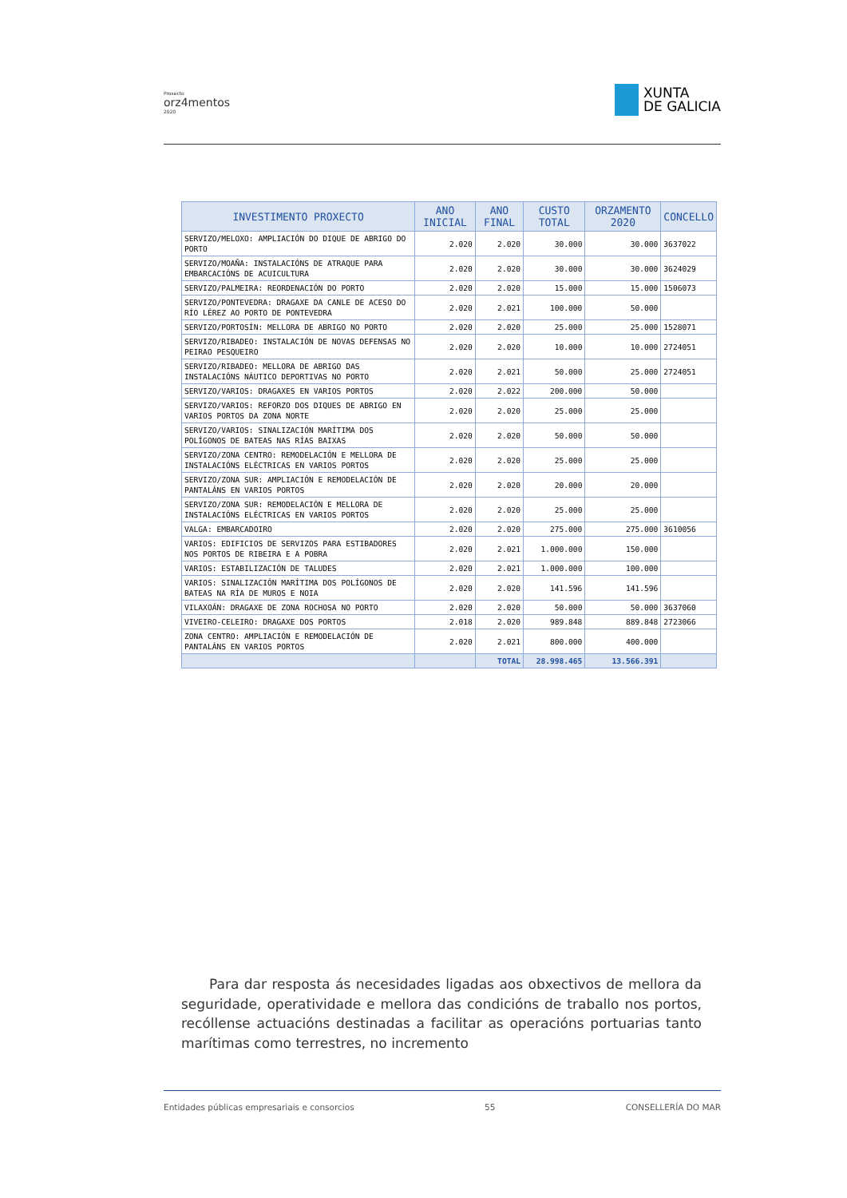Proxecto
orz4mentos
2020
XUNTA
DE GALICIA
| INVESTIMENTO PROXECTO | ANO INICIAL | ANO FINAL | CUSTO TOTAL | ORZAMENTO 2020 | CONCELLO |
| --- | --- | --- | --- | --- | --- |
| SERVIZO/MELOXO: AMPLIACIÓN DO DIQUE DE ABRIGO DO PORTO | 2.020 | 2.020 | 30.000 | 30.000 | 3637022 |
| SERVIZO/MOAÑA: INSTALACIÓNS DE ATRAQUE PARA EMBARCACIÓNS DE ACUICULTURA | 2.020 | 2.020 | 30.000 | 30.000 | 3624029 |
| SERVIZO/PALMEIRA: REORDENACIÓN DO PORTO | 2.020 | 2.020 | 15.000 | 15.000 | 1506073 |
| SERVIZO/PONTEVEDRA: DRAGAXE DA CANLE DE ACESO DO RÍO LÉREZ AO PORTO DE PONTEVEDRA | 2.020 | 2.021 | 100.000 | 50.000 | |
| SERVIZO/PORTOSÍN: MELLORA DE ABRIGO NO PORTO | 2.020 | 2.020 | 25.000 | 25.000 | 1528071 |
| SERVIZO/RIBADEO: INSTALACIÓN DE NOVAS DEFENSAS NO PEIRAO PESQUEIRO | 2.020 | 2.020 | 10.000 | 10.000 | 2724051 |
| SERVIZO/RIBADEO: MELLORA DE ABRIGO DAS INSTALACIÓNS NÁUTICO DEPORTIVAS NO PORTO | 2.020 | 2.021 | 50.000 | 25.000 | 2724051 |
| SERVIZO/VARIOS: DRAGAXES EN VARIOS PORTOS | 2.020 | 2.022 | 200.000 | 50.000 | |
| SERVIZO/VARIOS: REFORZO DOS DIQUES DE ABRIGO EN VARIOS PORTOS DA ZONA NORTE | 2.020 | 2.020 | 25.000 | 25.000 | |
| SERVIZO/VARIOS: SINALIZACIÓN MARÍTIMA DOS POLÍGONOS DE BATEAS NAS RÍAS BAIXAS | 2.020 | 2.020 | 50.000 | 50.000 | |
| SERVIZO/ZONA CENTRO: REMODELACIÓN E MELLORA DE INSTALACIÓNS ELÉCTRICAS EN VARIOS PORTOS | 2.020 | 2.020 | 25.000 | 25.000 | |
| SERVIZO/ZONA SUR: AMPLIACIÓN E REMODELACIÓN DE PANTALÁNS EN VARIOS PORTOS | 2.020 | 2.020 | 20.000 | 20.000 | |
| SERVIZO/ZONA SUR: REMODELACIÓN E MELLORA DE INSTALACIÓNS ELÉCTRICAS EN VARIOS PORTOS | 2.020 | 2.020 | 25.000 | 25.000 | |
| VALGA: EMBARCADOIRO | 2.020 | 2.020 | 275.000 | 275.000 | 3610056 |
| VARIOS: EDIFICIOS DE SERVIZOS PARA ESTIBADORES NOS PORTOS DE RIBEIRA E A POBRA | 2.020 | 2.021 | 1.000.000 | 150.000 | |
| VARIOS: ESTABILIZACIÓN DE TALUDES | 2.020 | 2.021 | 1.000.000 | 100.000 | |
| VARIOS: SINALIZACIÓN MARÍTIMA DOS POLÍGONOS DE BATEAS NA RÍA DE MUROS E NOIA | 2.020 | 2.020 | 141.596 | 141.596 | |
| VILAXOÁN: DRAGAXE DE ZONA ROCHOSA NO PORTO | 2.020 | 2.020 | 50.000 | 50.000 | 3637060 |
| VIVEIRO-CELEIRO: DRAGAXE DOS PORTOS | 2.018 | 2.020 | 989.848 | 889.848 | 2723066 |
| ZONA CENTRO: AMPLIACIÓN E REMODELACIÓN DE PANTALÁNS EN VARIOS PORTOS | 2.020 | 2.021 | 800.000 | 400.000 | |
| | | TOTAL | 28.998.465 | 13.566.391 | |
Para dar resposta ás necesidades ligadas aos obxectivos de mellora da seguridade, operatividade e mellora das condicións de traballo nos portos, recóllense actuacións destinadas a facilitar as operacións portuarias tanto marítimas como terrestres, no incremento
Entidades públicas empresariais e consorcios 55 CONSELLERÍA DO MAR